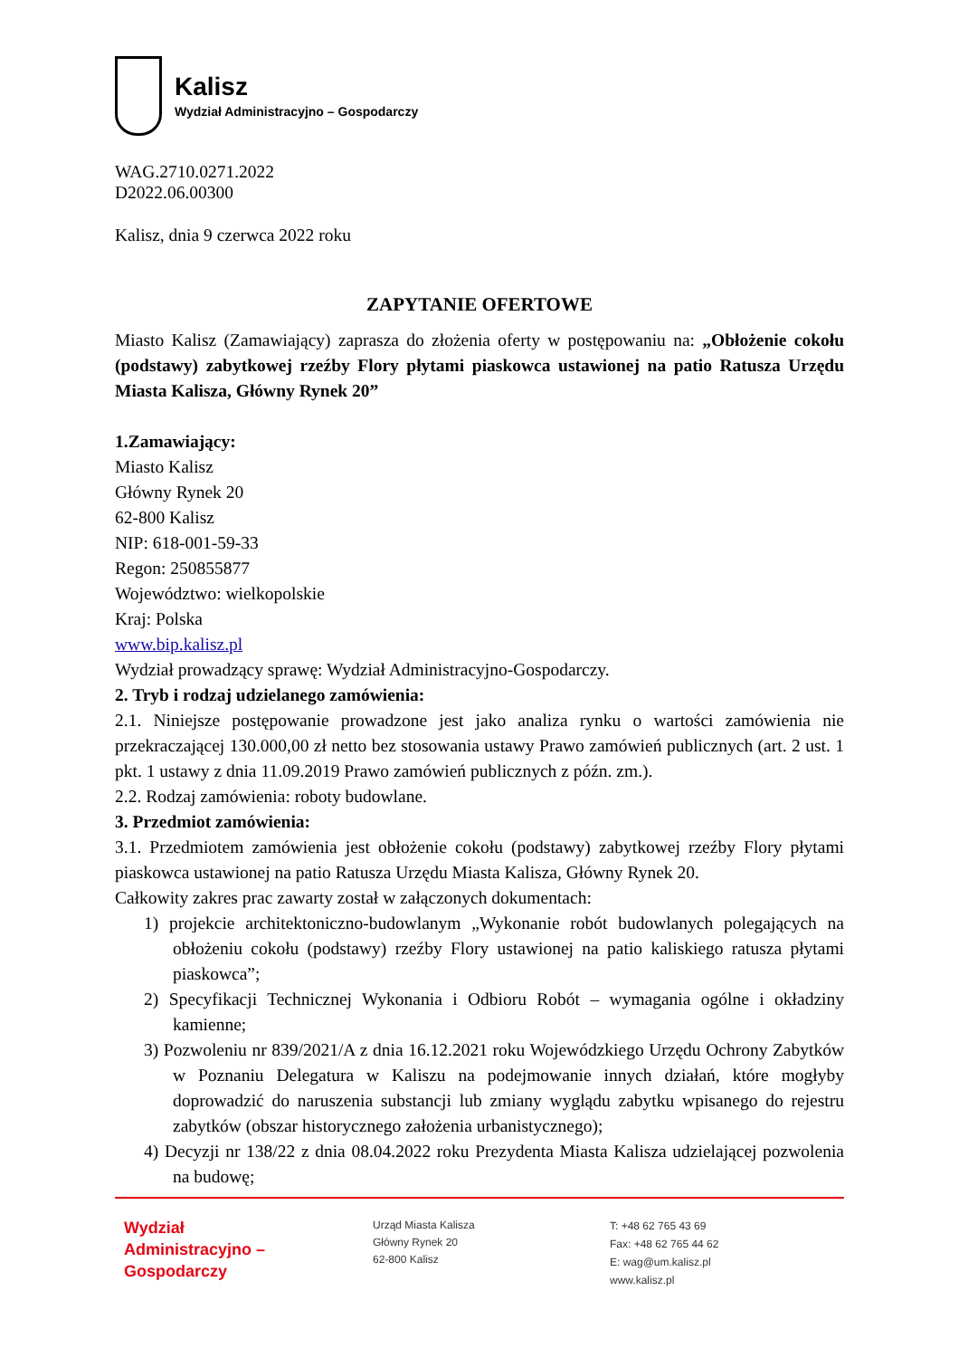Kalisz
Wydział Administracyjno – Gospodarczy
WAG.2710.0271.2022
D2022.06.00300
Kalisz, dnia 9 czerwca 2022 roku
ZAPYTANIE OFERTOWE
Miasto Kalisz (Zamawiający) zaprasza do złożenia oferty w postępowaniu na: „Obłożenie cokołu (podstawy) zabytkowej rzeźby Flory płytami piaskowca ustawionej na patio Ratusza Urzędu Miasta Kalisza, Główny Rynek 20”
1.Zamawiający:
Miasto Kalisz
Główny Rynek 20
62-800 Kalisz
NIP: 618-001-59-33
Regon: 250855877
Województwo: wielkopolskie
Kraj: Polska
www.bip.kalisz.pl
Wydział prowadzący sprawę: Wydział Administracyjno-Gospodarczy.
2. Tryb i rodzaj udzielanego zamówienia:
2.1. Niniejsze postępowanie prowadzone jest jako analiza rynku o wartości zamówienia nie przekraczającej 130.000,00 zł netto bez stosowania ustawy Prawo zamówień publicznych (art. 2 ust. 1 pkt. 1 ustawy z dnia 11.09.2019 Prawo zamówień publicznych z późn. zm.).
2.2. Rodzaj zamówienia: roboty budowlane.
3. Przedmiot zamówienia:
3.1. Przedmiotem zamówienia jest obłożenie cokołu (podstawy) zabytkowej rzeźby Flory płytami piaskowca ustawionej na patio Ratusza Urzędu Miasta Kalisza, Główny Rynek 20.
Całkowity zakres prac zawarty został w załączonych dokumentach:
1) projekcie architektoniczno-budowlanym „Wykonanie robót budowlanych polegających na obłożeniu cokołu (podstawy) rzeźby Flory ustawionej na patio kaliskiego ratusza płytami piaskowca”;
2) Specyfikacji Technicznej Wykonania i Odbioru Robót – wymagania ogólne i okładziny kamienne;
3) Pozwoleniu nr 839/2021/A z dnia 16.12.2021 roku Wojewódzkiego Urzędu Ochrony Zabytków w Poznaniu Delegatura w Kaliszu na podejmowanie innych działań, które mogłyby doprowadzić do naruszenia substancji lub zmiany wyglądu zabytku wpisanego do rejestru zabytków (obszar historycznego założenia urbanistycznego);
4) Decyzji nr 138/22 z dnia 08.04.2022 roku Prezydenta Miasta Kalisza udzielającej pozwolenia na budowę;
Wydział
Administracyjno –
Gospodarczy
Urząd Miasta Kalisza
Główny Rynek 20
62-800 Kalisz
T: +48 62 765 43 69
Fax: +48 62 765 44 62
E: wag@um.kalisz.pl
www.kalisz.pl